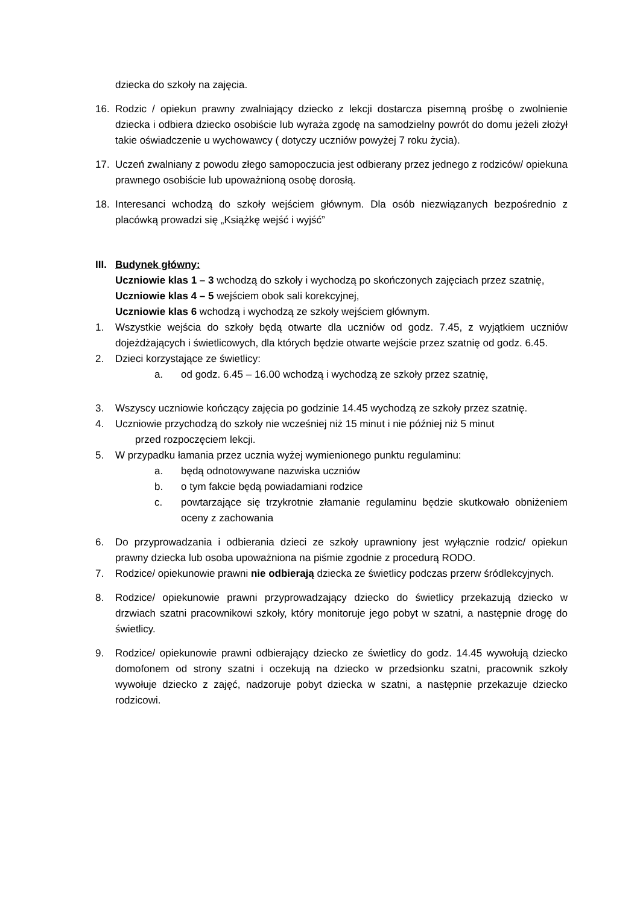dziecka do szkoły na zajęcia.
16. Rodzic / opiekun prawny zwalniający dziecko z lekcji dostarcza pisemną prośbę o zwolnienie dziecka i odbiera dziecko osobiście lub wyraża zgodę na samodzielny powrót do domu jeżeli złożył takie oświadczenie u wychowawcy ( dotyczy uczniów powyżej 7 roku życia).
17. Uczeń zwalniany z powodu złego samopoczucia jest odbierany przez jednego z rodziców/ opiekuna prawnego osobiście lub upoważnioną osobę dorosłą.
18. Interesanci wchodzą do szkoły wejściem głównym. Dla osób niezwiązanych bezpośrednio z placówką prowadzi się „Książkę wejść i wyjść”
III. Budynek główny:
Uczniowie klas 1 – 3 wchodzą do szkoły i wychodzą po skończonych zajęciach przez szatnię,
Uczniowie klas 4 – 5 wejściem obok sali korekcyjnej,
Uczniowie klas 6 wchodzą i wychodzą ze szkoły wejściem głównym.
1. Wszystkie wejścia do szkoły będą otwarte dla uczniów od godz. 7.45, z wyjątkiem uczniów dojeżdżających i świetlicowych, dla których będzie otwarte wejście przez szatnię od godz. 6.45.
2. Dzieci korzystające ze świetlicy:
a. od godz. 6.45 – 16.00 wchodzą i wychodzą ze szkoły przez szatnię,
3. Wszyscy uczniowie kończący zajęcia po godzinie 14.45 wychodzą ze szkoły przez szatnię.
4. Uczniowie przychodzą do szkoły nie wcześniej niż 15 minut i nie później niż 5 minut
przed rozpoczęciem lekcji.
5. W przypadku łamania przez ucznia wyżej wymienionego punktu regulaminu:
a. będą odnotowywane nazwiska uczniów
b. o tym fakcie będą powiadamiani rodzice
c. powtarzające się trzykrotnie złamanie regulaminu będzie skutkowało obniżeniem oceny z zachowania
6. Do przyprowadzania i odbierania dzieci ze szkoły uprawniony jest wyłącznie rodzic/ opiekun prawny dziecka lub osoba upoważniona na piśmie zgodnie z procedurą RODO.
7. Rodzice/ opiekunowie prawni nie odbierają dziecka ze świetlicy podczas przerw śródlekcyjnych.
8. Rodzice/ opiekunowie prawni przyprowadzający dziecko do świetlicy przekazują dziecko w drzwiach szatni pracownikowi szkoły, który monitoruje jego pobyt w szatni, a następnie drogę do świetlicy.
9. Rodzice/ opiekunowie prawni odbierający dziecko ze świetlicy do godz. 14.45 wywołują dziecko domofonem od strony szatni i oczekują na dziecko w przedsionku szatni, pracownik szkoły wywołuje dziecko z zajęć, nadzoruje pobyt dziecka w szatni, a następnie przekazuje dziecko rodzicowi.